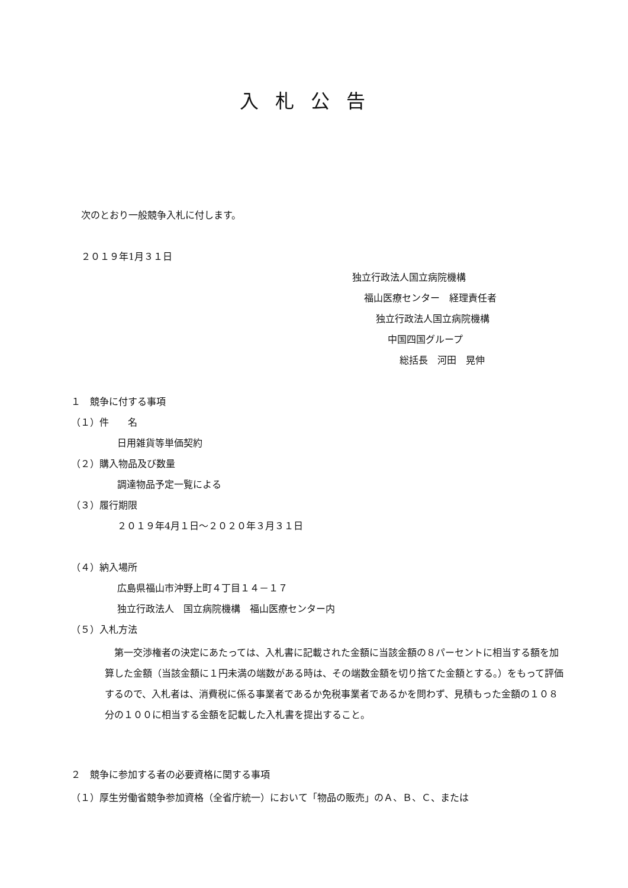入札公告
次のとおり一般競争入札に付します。
２０１９年1月３１日
独立行政法人国立病院機構
福山医療センター　経理責任者
独立行政法人国立病院機構
中国四国グループ
総括長　河田　晃伸
１　競争に付する事項
（１）件　　名
日用雑貨等単価契約
（２）購入物品及び数量
調達物品予定一覧による
（３）履行期限
２０１９年4月１日～２０２０年３月３１日
（４）納入場所
広島県福山市沖野上町４丁目１４－１７
独立行政法人　国立病院機構　福山医療センター内
（５）入札方法
　第一交渉権者の決定にあたっては、入札書に記載された金額に当該金額の８パーセントに相当する額を加算した金額（当該金額に１円未満の端数がある時は、その端数金額を切り捨てた金額とする。）をもって評価するので、入札者は、消費税に係る事業者であるか免税事業者であるかを問わず、見積もった金額の１０８分の１００に相当する金額を記載した入札書を提出すること。
２　競争に参加する者の必要資格に関する事項
（１）厚生労働省競争参加資格（全省庁統一）において「物品の販売」のＡ、Ｂ、Ｃ、または